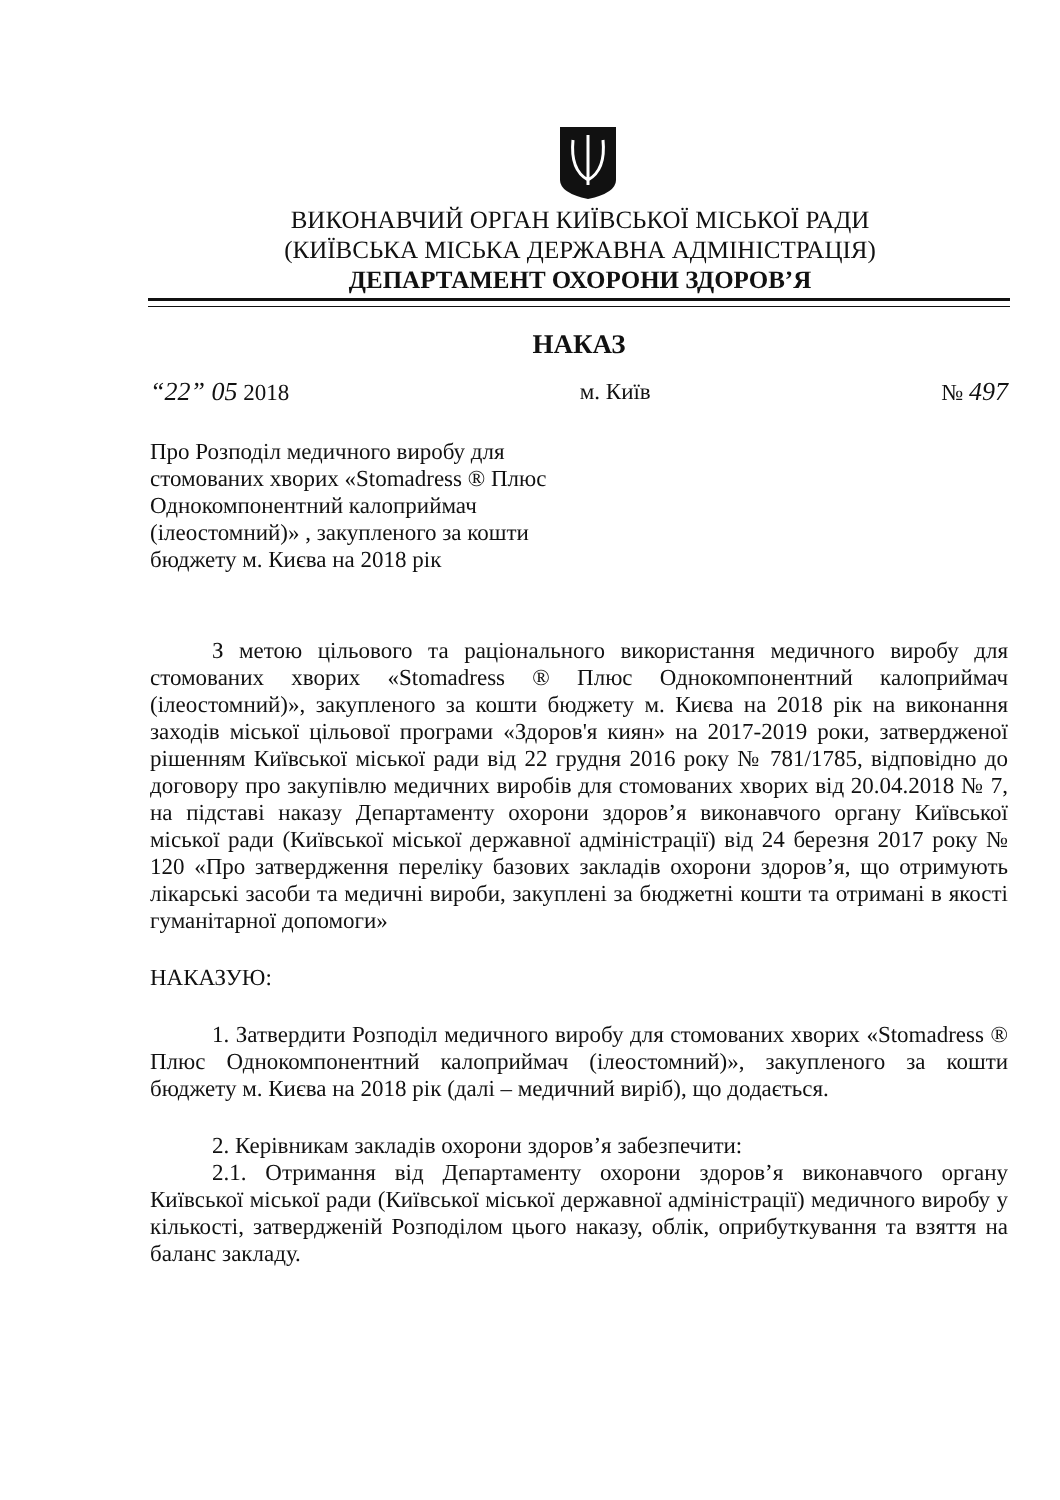ВИКОНАВЧИЙ ОРГАН КИЇВСЬКОЇ МІСЬКОЇ РАДИ
(КИЇВСЬКА МІСЬКА ДЕРЖАВНА АДМІНІСТРАЦІЯ)
ДЕПАРТАМЕНТ ОХОРОНИ ЗДОРОВ’Я
НАКАЗ
“22” 05 2018 м. Київ № 497
Про Розподіл медичного виробу для стомованих хворих «Stomadress ® Плюс Однокомпонентний калоприймач (ілеостомний)» , закупленого за кошти бюджету м. Києва на 2018 рік
З метою цільового та раціонального використання медичного виробу для стомованих хворих «Stomadress ® Плюс Однокомпонентний калоприймач (ілеостомний)», закупленого за кошти бюджету м. Києва на 2018 рік на виконання заходів міської цільової програми «Здоров'я киян» на 2017-2019 роки, затвердженої рішенням Київської міської ради від 22 грудня 2016 року № 781/1785, відповідно до договору про закупівлю медичних виробів для стомованих хворих від 20.04.2018 № 7, на підставі наказу Департаменту охорони здоров’я виконавчого органу Київської міської ради (Київської міської державної адміністрації) від 24 березня 2017 року № 120 «Про затвердження переліку базових закладів охорони здоров’я, що отримують лікарські засоби та медичні вироби, закуплені за бюджетні кошти та отримані в якості гуманітарної допомоги»
НАКАЗУЮ:
1. Затвердити Розподіл медичного виробу для стомованих хворих «Stomadress ® Плюс Однокомпонентний калоприймач (ілеостомний)», закупленого за кошти бюджету м. Києва на 2018 рік (далі – медичний виріб), що додається.
2. Керівникам закладів охорони здоров’я забезпечити:
2.1. Отримання від Департаменту охорони здоров’я виконавчого органу Київської міської ради (Київської міської державної адміністрації) медичного виробу у кількості, затвердженій Розподілом цього наказу, облік, оприбуткування та взяття на баланс закладу.